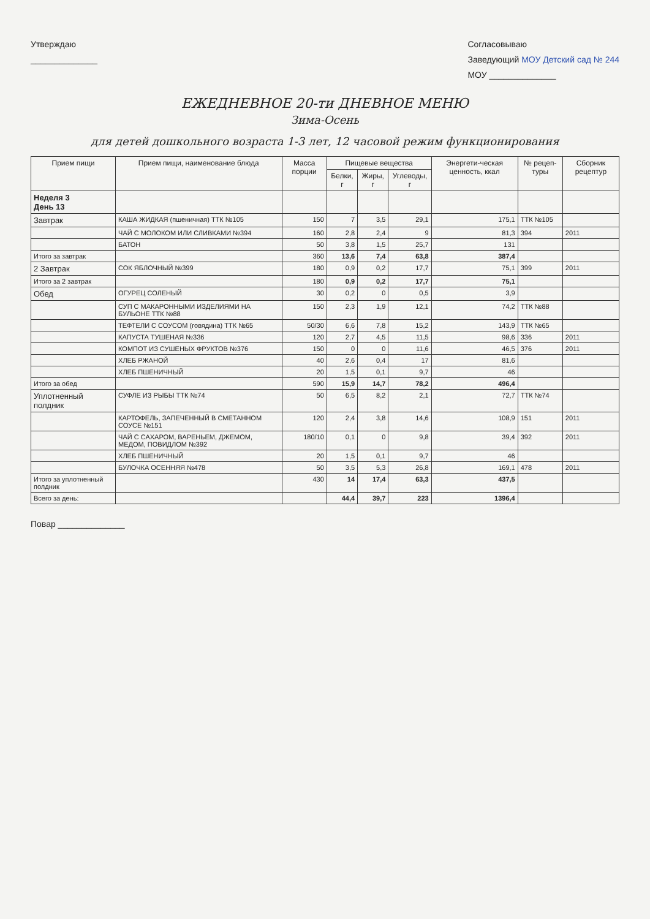Утверждаю
______________
Согласовываю
Заведующий МОУ Детский сад № 244
МОУ ______________
ЕЖЕДНЕВНОЕ 20-ти ДНЕВНОЕ МЕНЮ
Зима-Осень
для детей дошкольного возраста 1-3 лет, 12 часовой режим функционирования
| Прием пищи | Прием пищи, наименование блюда | Масса порции | Пищевые вещества | | | Энергети-ческая ценность, ккал | № рецеп-туры | Сборник рецептур |
| --- | --- | --- | --- | --- | --- | --- | --- | --- |
| | | | Белки, г | Жиры, г | Углеводы, г | | | |
| Неделя 3 День 13 | | | | | | | | |
| Завтрак | КАША ЖИДКАЯ (пшеничная) ТТК №105 | 150 | 7 | 3,5 | 29,1 | 175,1 | ТТК №105 | |
| | ЧАЙ С МОЛОКОМ ИЛИ СЛИВКАМИ №394 | 160 | 2,8 | 2,4 | 9 | 81,3 | 394 | 2011 |
| | БАТОН | 50 | 3,8 | 1,5 | 25,7 | 131 | | |
| Итого за завтрак | | 360 | 13,6 | 7,4 | 63,8 | 387,4 | | |
| 2 Завтрак | СОК ЯБЛОЧНЫЙ №399 | 180 | 0,9 | 0,2 | 17,7 | 75,1 | 399 | 2011 |
| Итого за 2 завтрак | | 180 | 0,9 | 0,2 | 17,7 | 75,1 | | |
| Обед | ОГУРЕЦ СОЛЕНЫЙ | 30 | 0,2 | 0 | 0,5 | 3,9 | | |
| | СУП С МАКАРОННЫМИ ИЗДЕЛИЯМИ НА БУЛЬОНЕ ТТК №88 | 150 | 2,3 | 1,9 | 12,1 | 74,2 | ТТК №88 | |
| | ТЕФТЕЛИ С СОУСОМ (говядина) ТТК №65 | 50/30 | 6,6 | 7,8 | 15,2 | 143,9 | ТТК №65 | |
| | КАПУСТА ТУШЕНАЯ №336 | 120 | 2,7 | 4,5 | 11,5 | 98,6 | 336 | 2011 |
| | КОМПОТ ИЗ СУШЕНЫХ ФРУКТОВ №376 | 150 | 0 | 0 | 11,6 | 46,5 | 376 | 2011 |
| | ХЛЕБ РЖАНОЙ | 40 | 2,6 | 0,4 | 17 | 81,6 | | |
| | ХЛЕБ ПШЕНИЧНЫЙ | 20 | 1,5 | 0,1 | 9,7 | 46 | | |
| Итого за обед | | 590 | 15,9 | 14,7 | 78,2 | 496,4 | | |
| Уплотненный полдник | СУФЛЕ ИЗ РЫБЫ ТТК №74 | 50 | 6,5 | 8,2 | 2,1 | 72,7 | ТТК №74 | |
| | КАРТОФЕЛЬ, ЗАПЕЧЕННЫЙ В СМЕТАННОМ СОУСЕ №151 | 120 | 2,4 | 3,8 | 14,6 | 108,9 | 151 | 2011 |
| | ЧАЙ С САХАРОМ, ВАРЕНЬЕМ, ДЖЕМОМ, МЕДОМ, ПОВИДЛОМ №392 | 180/10 | 0,1 | 0 | 9,8 | 39,4 | 392 | 2011 |
| | ХЛЕБ ПШЕНИЧНЫЙ | 20 | 1,5 | 0,1 | 9,7 | 46 | | |
| | БУЛОЧКА ОСЕННЯЯ №478 | 50 | 3,5 | 5,3 | 26,8 | 169,1 | 478 | 2011 |
| Итого за уплотненный полдник | | 430 | 14 | 17,4 | 63,3 | 437,5 | | |
| Всего за день: | | | 44,4 | 39,7 | 223 | 1396,4 | | |
Повар ______________